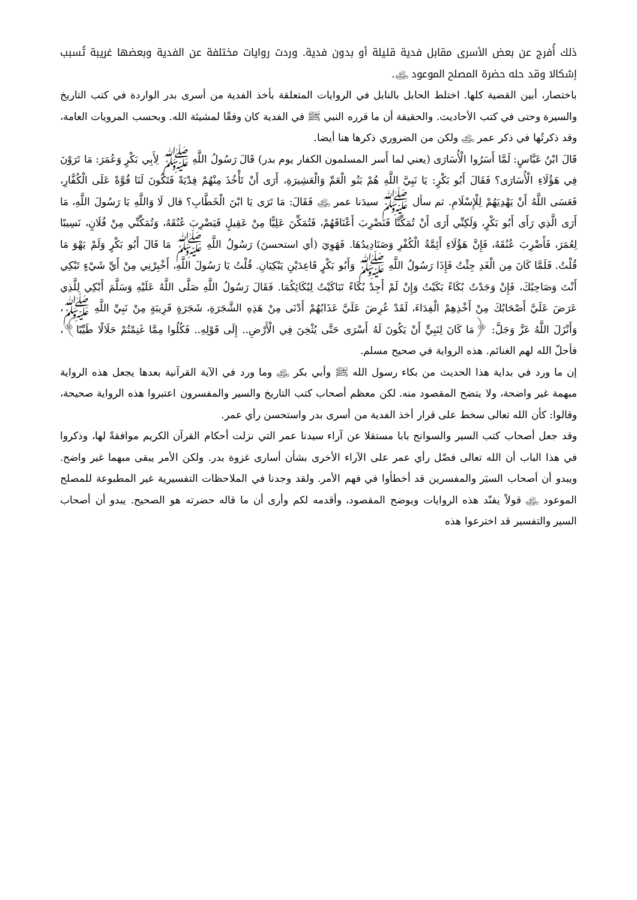ذلك أُفرج عن بعض الأسرى مقابل فدية قليلة أو بدون فدية. وردت روايات مختلفة عن الفدية وبعضها غريبة تُسبب إشكالا وقد حله حضرة المصلح الموعود ﵁.
باختصار، أبين القضية كلها. اختلط الحابل بالنابل في الروايات المتعلقة بأخذ الفدية من أسرى بدر الواردة في كتب التاريخ والسيرة وحتى في كتب الأحاديث. والحقيقة أن ما قرره النبي ﷺ في الفدية كان وفقًا لمشيئة الله. وبحسب المرويات العامة، وقد ذكرتُها في ذكر عمر ﵁ ولكن من الضروري ذكرها هنا أيضا.
قَالَ ابْنُ عَبَّاسٍ: لَمَّا أَسَرُوا الْأُسَارَى (يعني لما أَسر المسلمون الكفار يوم بدر) قَالَ رَسُولُ اللَّهِ ﷺ لِأَبِي بَكْرٍ وَعُمَرَ: مَا تَرَوْنَ فِي هَؤُلَاءِ الْأُسَارَى؟ فَقَالَ أَبُو بَكْرٍ: يَا نَبِيَّ اللَّهِ هُمْ بَنُو الْعَمِّ وَالْعَشِيرَةِ، أَرَى أَنْ تَأْخُذَ مِنْهُمْ فِدْيَةً فَتَكُونَ لَنَا قُوَّةً عَلَى الْكُفَّارِ، فَعَسَى اللَّهُ أَنْ يَهْدِيَهُمْ لِلْإِسْلَامِ. ثم سأل ﷺ سيدَنا عمر ﵁ فَقَالَ: مَا تَرَى يَا ابْنَ الْخَطَّابِ؟ قال لَا وَاللَّهِ يَا رَسُولَ اللَّهِ، مَا أَرَى الَّذِي رَأَى أَبُو بَكْرٍ، وَلَكِنِّي أَرَى أَنْ تُمَكِّنَّا فَنَضْرِبَ أَعْنَاقَهُمْ، فَتُمَكِّنَ عَلِيًّا مِنْ عَقِيلٍ فَيَضْرِبَ عُنُقَهُ، وَتُمَكِّنِّي مِنْ فُلَانٍ، نَسِيبًا لِعُمَرَ، فَأَضْرِبَ عُنُقَهُ، فَإِنَّ هَؤُلَاءِ أَئِمَّةُ الْكُفْرِ وَصَنَادِيدُهَا. فَهَوِيَ (أي استحسنَ) رَسُولُ اللَّهِ ﷺ مَا قَالَ أَبُو بَكْرٍ وَلَمْ يَهْوَ مَا قُلْتُ. فَلَمَّا كَانَ مِن الْغَدِ جِئْتُ فَإِذَا رَسُولُ اللَّهِ ﷺ وَأَبُو بَكْرٍ قَاعِدَيْنِ يَبْكِيَانِ. قُلْتُ يَا رَسُولَ اللَّهِ، أَخْبِرْنِي مِنْ أَيِّ شَيْءٍ تَبْكِي أَنْتَ وَصَاحِبُكَ، فَإِنْ وَجَدْتُ بُكَاءً بَكَيْتُ وَإِنْ لَمْ أَجِدْ بُكَاءً تَبَاكَيْتُ لِبُكَائِكُمَا. فَقَالَ رَسُولُ اللَّهِ صَلَّى اللَّهُ عَلَيْهِ وَسَلَّمَ أَبْكِي لِلَّذِي عَرَضَ عَلَيَّ أَصْحَابُكَ مِنْ أَخْذِهِمْ الْفِدَاءَ، لَقَدْ عُرِضَ عَلَيَّ عَذَابُهُمْ أَدْنَى مِنْ هَذِهِ الشَّجَرَةِ، شَجَرَةٍ قَرِيبَةٍ مِنْ نَبِيِّ اللَّهِ ﷺ، وَأَنْزَلَ اللَّهُ عَزَّ وَجَلَّ: ﴿مَا كَانَ لِنَبِيٍّ أَنْ يَكُونَ لَهُ أَسْرَى حَتَّى يُثْخِنَ فِي الْأَرْضِ.. إِلَى قَوْلِهِ.. فَكُلُوا مِمَّا غَنِمْتُمْ حَلَالًا طَيِّبًا﴾، فأحلّ الله لهم الغنائم. هذه الرواية في صحيح مسلم.
إن ما ورد في بداية هذا الحديث من بكاء رسول الله ﷺ وأبي بكر ﵁ وما ورد في الآية القرآنية بعدها يجعل هذه الرواية مبهمة غير واضحة، ولا يتضح المقصود منه. لكن معظم أصحاب كتب التاريخ والسير والمفسرون اعتبروا هذه الرواية صحيحة، وقالوا: كأن الله تعالى سخط على قرار أخذ الفدية من أسرى بدر واستحسن رأي عمر.
وقد جعل أصحاب كتب السير والسوانح بابا مستقلا عن آراء سيدنا عمر التي نزلت أحكام القرآن الكريم موافقةً لها، وذكروا في هذا الباب أن الله تعالى فضّل رأي عمر على الآراء الأخرى بشأن أسارى غزوة بدر. ولكن الأمر يبقى مبهما غير واضح. ويبدو أن أصحاب السيَر والمفسرين قد أخطأوا في فهم الأمر. ولقد وجدنا في الملاحظات التفسيرية غير المطبوعة للمصلح الموعود ﵁ قولاً يفنّد هذه الروايات ويوضح المقصود، وأقدمه لكم وأرى أن ما قاله حضرته هو الصحيح. يبدو أن أصحاب السير والتفسير قد اخترعوا هذه